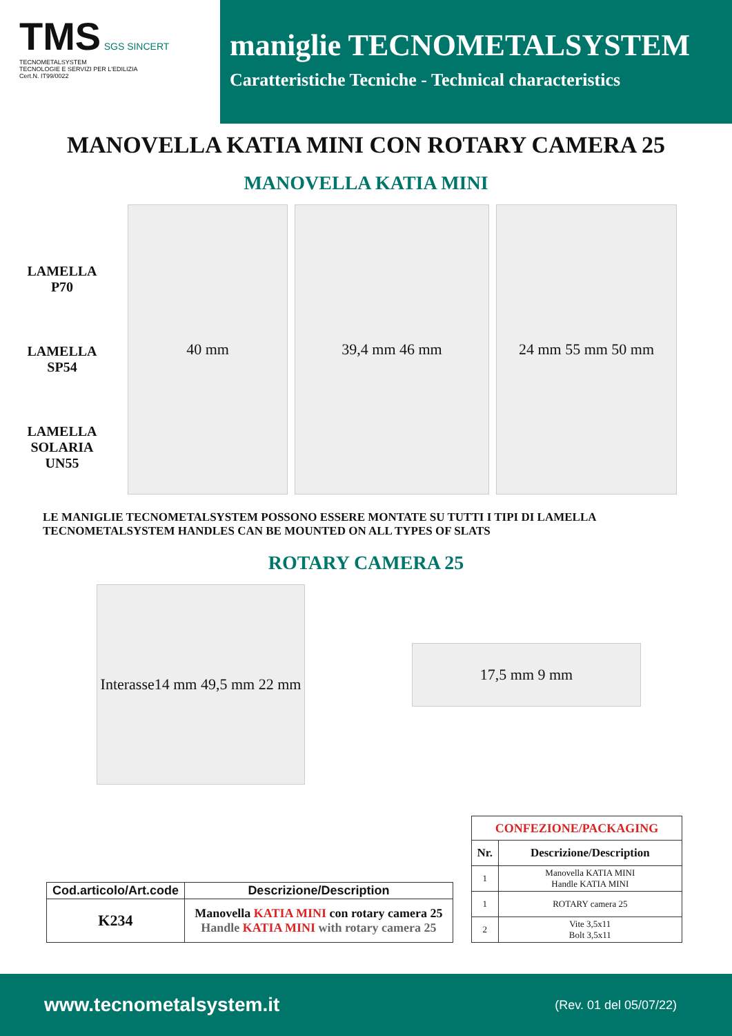TMS SGS SINCERT
TECNOMETALSYSTEM
TECNOLOGIE E SERVIZI PER L'EDILIZIA
Cert.N. IT99/0022
maniglie TECNOMETALSYSTEM
Caratteristiche Tecniche - Technical characteristics
MANOVELLA KATIA MINI CON ROTARY CAMERA 25
MANOVELLA KATIA MINI
LAMELLA
P70
LAMELLA
SP54
LAMELLA
SOLARIA
UN55
40 mm 39,4 mm 46 mm 24 mm 55 mm 50 mm
LE MANIGLIE TECNOMETALSYSTEM POSSONO ESSERE MONTATE SU TUTTI I TIPI DI LAMELLA
TECNOMETALSYSTEM HANDLES CAN BE MOUNTED ON ALL TYPES OF SLATS
ROTARY CAMERA 25
Interasse14 mm 49,5 mm 22 mm
17,5 mm 9 mm
| Cod.articolo/Art.code | Descrizione/Description |
| --- | --- |
| K234 | Manovella KATIA MINI con rotary camera 25 Handle KATIA MINI with rotary camera 25 |
| CONFEZIONE/PACKAGING | |
| --- | --- |
| Nr. | Descrizione/Description |
| 1 | Manovella KATIA MINI Handle KATIA MINI |
| 1 | ROTARY camera 25 |
| 2 | Vite 3,5x11 Bolt 3,5x11 |
www.tecnometalsystem.it (Rev. 01 del 05/07/22)